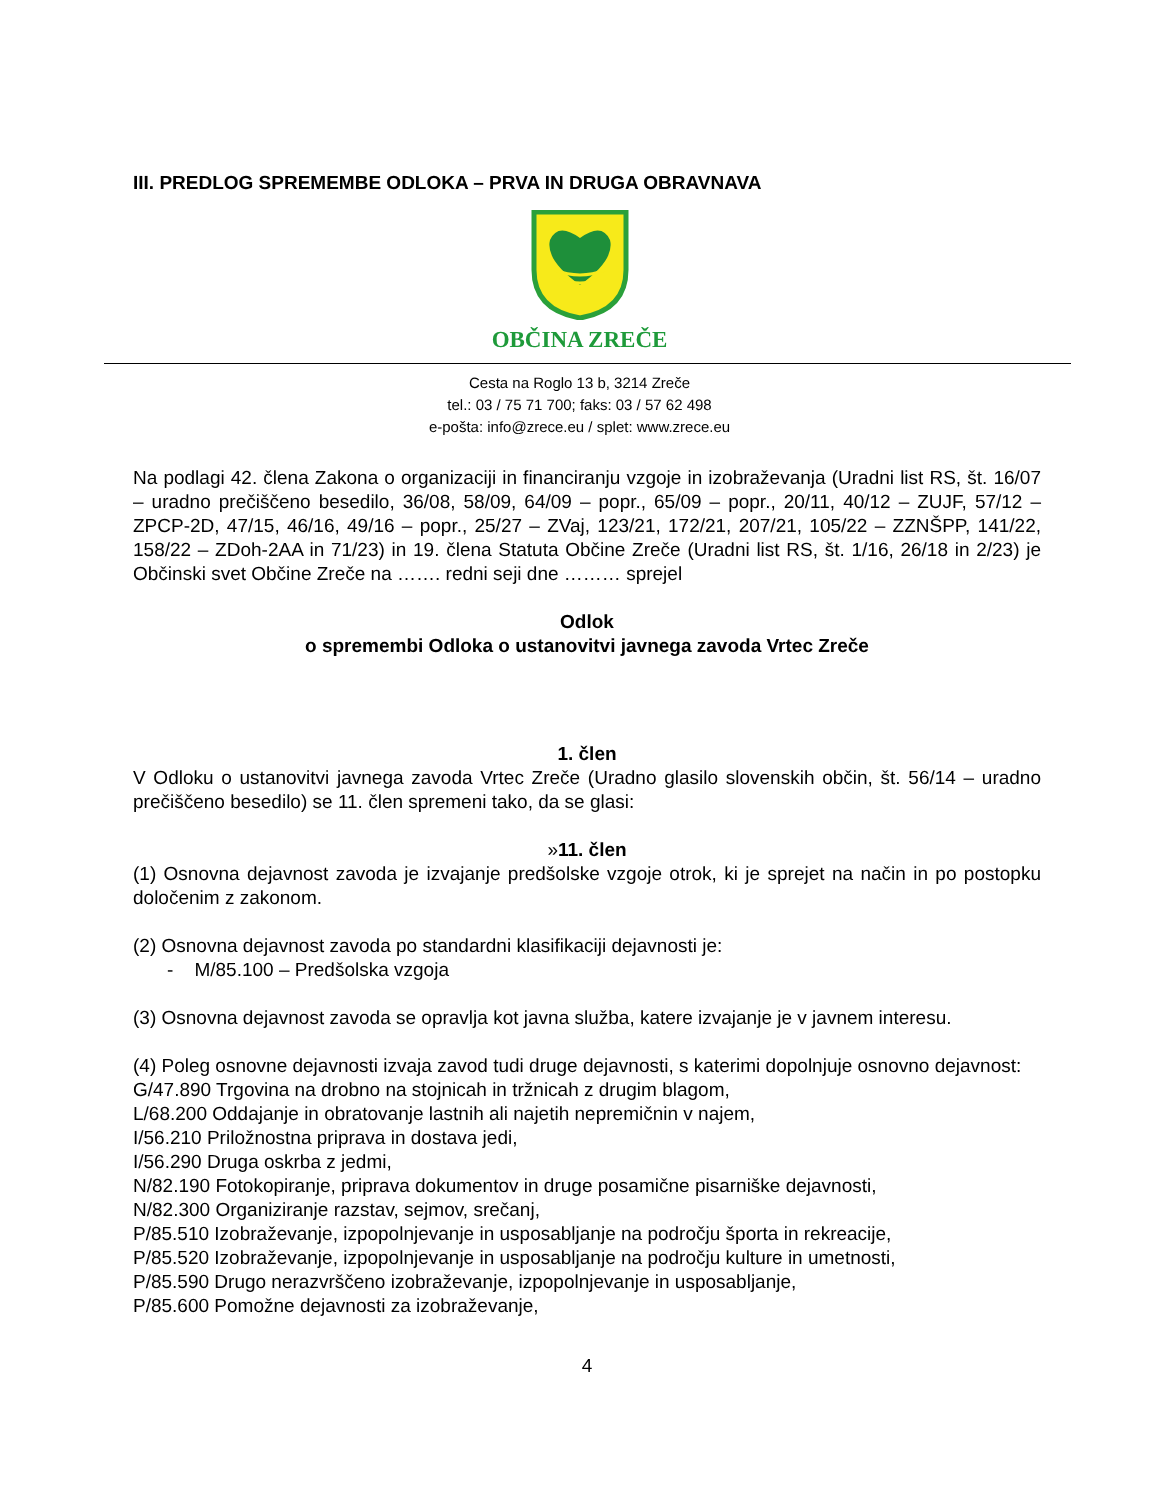III. PREDLOG SPREMEMBE ODLOKA – PRVA IN DRUGA OBRAVNAVA
OBČINA ZREČE
Cesta na Roglo 13 b, 3214 Zreče
tel.: 03 / 75 71 700; faks: 03 / 57 62 498
e-pošta: info@zrece.eu / splet: www.zrece.eu
Na podlagi 42. člena Zakona o organizaciji in financiranju vzgoje in izobraževanja (Uradni list RS, št. 16/07 – uradno prečiščeno besedilo, 36/08, 58/09, 64/09 – popr., 65/09 – popr., 20/11, 40/12 – ZUJF, 57/12 – ZPCP-2D, 47/15, 46/16, 49/16 – popr., 25/27 – ZVaj, 123/21, 172/21, 207/21, 105/22 – ZZNŠPP, 141/22, 158/22 – ZDoh-2AA in 71/23) in 19. člena Statuta Občine Zreče (Uradni list RS, št. 1/16, 26/18 in 2/23) je Občinski svet Občine Zreče na ……. redni seji dne ……… sprejel
Odlok
o spremembi Odloka o ustanovitvi javnega zavoda Vrtec Zreče
1. člen
V Odloku o ustanovitvi javnega zavoda Vrtec Zreče (Uradno glasilo slovenskih občin, št. 56/14 – uradno prečiščeno besedilo) se 11. člen spremeni tako, da se glasi:
»11. člen
(1) Osnovna dejavnost zavoda je izvajanje predšolske vzgoje otrok, ki je sprejet na način in po postopku določenim z zakonom.
(2) Osnovna dejavnost zavoda po standardni klasifikaciji dejavnosti je:
- M/85.100 – Predšolska vzgoja
(3) Osnovna dejavnost zavoda se opravlja kot javna služba, katere izvajanje je v javnem interesu.
(4) Poleg osnovne dejavnosti izvaja zavod tudi druge dejavnosti, s katerimi dopolnjuje osnovno dejavnost:
G/47.890 Trgovina na drobno na stojnicah in tržnicah z drugim blagom,
L/68.200 Oddajanje in obratovanje lastnih ali najetih nepremičnin v najem,
I/56.210 Priložnostna priprava in dostava jedi,
I/56.290 Druga oskrba z jedmi,
N/82.190 Fotokopiranje, priprava dokumentov in druge posamične pisarniške dejavnosti,
N/82.300 Organiziranje razstav, sejmov, srečanj,
P/85.510 Izobraževanje, izpopolnjevanje in usposabljanje na področju športa in rekreacije,
P/85.520 Izobraževanje, izpopolnjevanje in usposabljanje na področju kulture in umetnosti,
P/85.590 Drugo nerazvrščeno izobraževanje, izpopolnjevanje in usposabljanje,
P/85.600 Pomožne dejavnosti za izobraževanje,
4